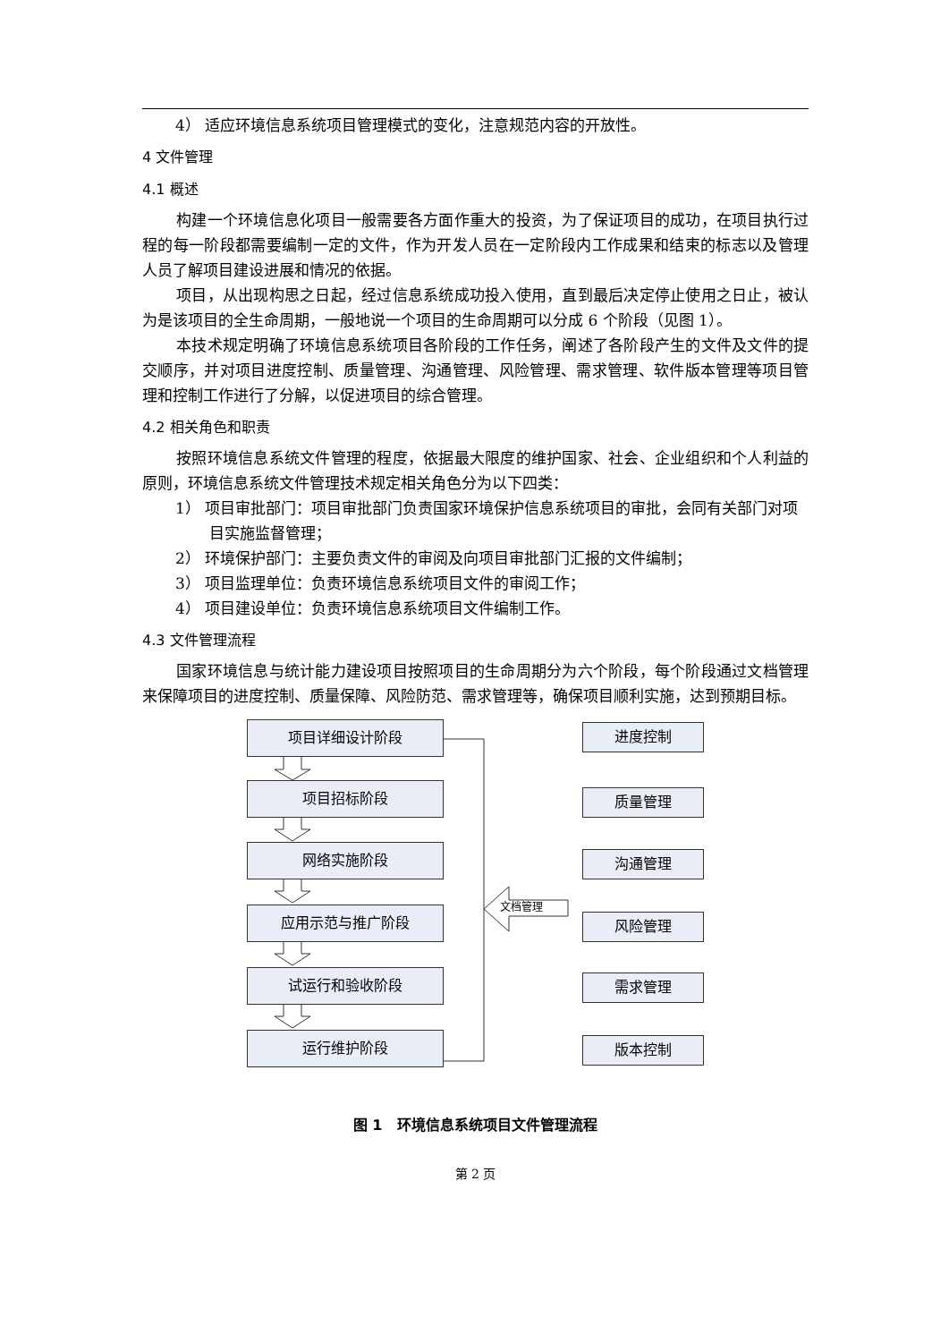4） 适应环境信息系统项目管理模式的变化，注意规范内容的开放性。
4 文件管理
4.1 概述
构建一个环境信息化项目一般需要各方面作重大的投资，为了保证项目的成功，在项目执行过程的每一阶段都需要编制一定的文件，作为开发人员在一定阶段内工作成果和结束的标志以及管理人员了解项目建设进展和情况的依据。
项目，从出现构思之日起，经过信息系统成功投入使用，直到最后决定停止使用之日止，被认为是该项目的全生命周期，一般地说一个项目的生命周期可以分成 6 个阶段（见图 1）。
本技术规定明确了环境信息系统项目各阶段的工作任务，阐述了各阶段产生的文件及文件的提交顺序，并对项目进度控制、质量管理、沟通管理、风险管理、需求管理、软件版本管理等项目管理和控制工作进行了分解，以促进项目的综合管理。
4.2 相关角色和职责
按照环境信息系统文件管理的程度，依据最大限度的维护国家、社会、企业组织和个人利益的原则，环境信息系统文件管理技术规定相关角色分为以下四类：
1） 项目审批部门：项目审批部门负责国家环境保护信息系统项目的审批，会同有关部门对项目实施监督管理；
2） 环境保护部门：主要负责文件的审阅及向项目审批部门汇报的文件编制；
3） 项目监理单位：负责环境信息系统项目文件的审阅工作；
4） 项目建设单位：负责环境信息系统项目文件编制工作。
4.3 文件管理流程
国家环境信息与统计能力建设项目按照项目的生命周期分为六个阶段，每个阶段通过文档管理来保障项目的进度控制、质量保障、风险防范、需求管理等，确保项目顺利实施，达到预期目标。
文档管理
项目详细设计阶段
项目招标阶段
网络实施阶段
应用示范与推广阶段
试运行和验收阶段
运行维护阶段
进度控制
质量管理
沟通管理
风险管理
需求管理
版本控制
图 1 环境信息系统项目文件管理流程
第 2 页